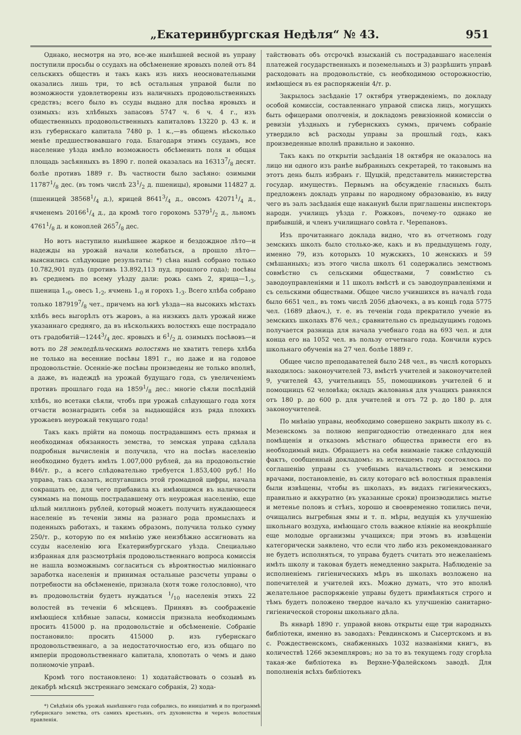„Екатеринбургская Недѣля“ № 43. 951
Однако, несмотря на это, все-же нынѣшней весной въ управу поступили просьбы о ссудахъ на обсѣменение яровыхъ полей отъ 84 сельскихъ обществъ и такъ какъ изъ нихъ неосновательными оказались лишь три, то всѣ остальныя управой были по возможности удовлетворены изъ наличныхъ продовольственныхъ средствъ; всего было въ ссуды выдано для посѣва яровыхъ и озимыхъ: изъ хлѣбныхъ запасовъ 5747 ч. 6 ч. 4 г., изъ общественныхъ продовольственныхъ капиталовъ 13220 р. 43 к. и изъ губернскаго капитала 7480 р. 1 к.,—въ общемъ нѣсколько менѣе предшествовавшаго года. Благодаря этимъ ссудамъ, все население уѣзда имѣло возможность обсѣменить поля и общая площадь засѣянныхъ въ 1890 г. полей оказалась на 163137/8 десят. болѣе противъ 1889 г. Въ частности было засѣяно: озимыми 117871/8 дес. (въ томъ числѣ 231/2 д. пшеницы), яровыми 114827 д. (пшеницей 385681/4 д.), ярицей 86413/4 д., овсомъ 420711/4 д., ячменемъ 201661/4 д., да кромѣ того горохомъ 53791/2 д., льномъ 47611/8 д. и коноплей 2657/8 дес.
Но вотъ наступило нынѣшнее жаркое и бездождное лѣто—и надежды на урожай начали колебаться, а прошло лѣто—выяснились слѣдующие результаты: *) сѣна нынѣ собрано только 10.782,901 пудъ (противъ 13.892,113 пуд. прошлого года); посѣвы въ среднемъ по всему уѣзду дали: рожь самъ 2, ярица—1,<sub>3</sub>, пшеница 1,<sub>0</sub>, овесъ 1,<sub>2</sub>, ячмень 1,<sub>0</sub> и горохъ 1,<sub>3</sub>. Всего хлѣба собрано только 1879197/8 чет., причемъ на югѣ уѣзда—на высокихъ мѣстахъ хлѣбъ весь выгорѣлъ отъ жаровъ, а на низкихъ далъ урожай ниже указаннаго средняго, да въ нѣсколькихъ волостяхъ еще пострадало отъ градобитій—12443/4 дес. яровыхъ и 61/2 д. озимыхъ посѣвовъ—и вотъ по 28 земледѣльческимъ волостямъ не хватитъ теперь хлѣба не только на весенние посѣвы 1891 г., но даже и на годовое продовольствіе. Осенніе-же посѣвы произведены не только вполнѣ, а даже, въ надеждѣ на урожай будущаго года, съ увеличеніемъ противъ прошлаго года на 18591/8 дес.: многіе сѣяли послѣдній хлѣбъ, но всетаки сѣяли, чтобъ при урожаѣ слѣдующаго года хотя отчасти вознаградить себя за выдающійся изъ ряда плохихъ урожаевъ неурожай текущаго года!
Такъ какъ прійти на помощь пострадавшимъ есть прямая и необходимая обязанность земства, то земская управа сдѣлала подробныя вычисленія и получила, что на посѣвъ населенію необходимо будетъ имѣть 1.007,000 рублей, да на продовольствіе 846/т. р., а всего слѣдовательно требуется 1.853,400 руб.! Но управа, такъ сказать, испугавшись этой громадной цифры, начала сокращать ее, для чего прибавила къ имѣющимся въ наличности суммамъ на помощь пострадавшему отъ неурожая населенію, еще цѣлый миллионъ рублей, который можетъ получить нуждающееся населеніе въ теченіи зимы на разнаго рода промыслахъ и поденныхъ работахъ, и такимъ образомъ, получила только сумму 250/т. р., которую по ея мнѣнію уже неизбѣжно ассигновать на ссуды населенію юга Екатеринбургскаго уѣзда. Специально избранная для разсмотрѣнія продовольственнаго вопроса комиссія не нашла возможнымъ согласиться съ вѣроятностью миліоннаго заработка населенія и принимая остальные разсчеты управы о потребности на обсѣмененіе, признала (хотя тоже голословно), что въ продовольствіи будетъ нуждаться 1/10 населенія этихъ 22 волостей въ теченіи 6 мѣсяцевъ. Принявъ въ соображеніе имѣющіеся хлѣбные запасы, комиссія признала необходимымъ просить 415000 р. на продовольствіе и обсѣмененіе. Собраніе постановило: просить 415000 р. изъ губернскаго продовольственнаго, а за недостаточностью его, изъ общаго по имперіи продовольственнаго капитала, хлопотать о чемъ и дано полномочіе управѣ.
Кромѣ того постановлено: 1) ходатайствовать о созывѣ въ декабрѣ мѣсяцѣ экстреннаго земскаго собранія, 2) хода-
*) Свѣдѣнія объ урожаѣ нынѣшняго года собрались, по иниціативѣ и по программѣ губернскаго земства, отъ самихъ крестьянъ, отъ духовенства и черезъ волостныя правленія.
тайствовать объ отсрочкѣ взысканій съ пострадавшаго населенія платежей государственныхъ и поземельныхъ и 3) разрѣшить управѣ расходовать на продовольствіе, съ необходимою осторожностію, имѣющіеся въ ея распоряженіи 4/т. р.
Закрылось засѣданіе 17 октября утвержденіемъ, по докладу особой комиссіи, составленнаго управой списка лицъ, могущихъ быть офицерами ополченія, и докладомъ ревизіонной комиссіи о ревизіи уѣздныхъ и губернскихъ суммъ, причемъ собраніе утвердило всѣ расходы управы за прошлый годъ, какъ произведенные вполнѣ правильно и законно.
Такъ какъ по открытіи засѣданія 18 октября не оказалось на лицо ни одного изъ ранѣе выбранныхъ секретарей, то таковымъ на этотъ день былъ избранъ г. Щуцкій, представитель министерства государ. имуществъ. Первымъ на обсужденіе гласныхъ былъ предложенъ докладъ управы по народному образованію, въ виду чего въ залъ засѣданія еще наканунѣ были приглашены инспекторъ народн. училищъ уѣзда г. Рожковъ, почему-то однако не прибывшій, и членъ училищнаго совѣта г. Черепановъ.
Изъ прочитаннаго доклада видно, что въ отчетномъ году земскихъ школъ было столько-же, какъ и въ предыдущемъ году, именно 79, изъ которыхъ 10 мужскихъ, 10 женскихъ и 59 смѣшанныхъ; изъ этого числа школъ 61 содержались земствомъ совмѣстно съ сельскими обществами, 7 совмѣстно съ заводоуправленіями и 11 школъ вмѣстѣ и съ заводоуправленіями и съ сельскими обществами. Общее число учившихся въ началѣ года было 6651 чел., въ томъ числѣ 2056 дѣвочекъ, а въ концѣ года 5775 чел. (1689 дѣвоч.), т. е. въ теченіи года прекратило ученіе въ земскихъ школахъ 876 чел.; сравнительно съ предыдущимъ годомъ получается разница для начала учебнаго года на 693 чел. и для конца его на 1052 чел. въ пользу отчетнаго года. Кончили курсъ школьнаго обученія на 27 чел. болѣе 1889 г.
Общее число преподавателей было 248 чел., въ числѣ которыхъ находилось: законоучителей 73, вмѣстѣ учителей и законоучителей 9, учителей 43, учительницъ 55, помощниковъ учителей 6 и помощницъ 62 человѣка; окладъ жалованья для учащихъ равнялся отъ 180 р. до 600 р. для учителей и отъ 72 р. до 180 р. для законоучителей.
По мнѣнію управы, необходимо совершено закрыть школу въ с. Мезенскомъ за полною непригодностію отведеннаго для нея помѣщенія и отказомъ мѣстнаго общества привести его въ необходимый видъ. Обращаетъ на себя вниманіе также слѣдующій фактъ, сообщенный докладомъ: въ истекшемъ году состоялось по соглашенію управы съ учебнымъ начальствомъ и земскими врачами, постановленіе, въ силу котораго всѣ волостныя правленія были извѣщены, чтобы въ школахъ, въ видахъ гигіеническихъ, правильно и аккуратно (въ указанные сроки) производились мытье и метенье половъ и стѣнъ, хорошо и своевременно топились печи, очищались выгребныя ямы и т. п. мѣры, ведущія къ улучшенію школьнаго воздуха, имѣющаго столь важное вліяніе на неокрѣпшіе еще молодые организмы учащихся; при этомъ въ извѣщеніи категорически заявлено, что если что либо изъ рекомендованнаго не будетъ исполняться, то управа будетъ считать это нежеланіемъ имѣть школу и таковая будетъ немедленно закрыта. Наблюденіе за исполненіемъ гигіеническихъ мѣръ въ школахъ возложено на попечителей и учителей ихъ. Можно думать, что это вполнѣ желательное распоряженіе управы будетъ примѣняться строго и тѣмъ будетъ положено твердое начало къ улучшенію санитарно-гигіенической стороны школьнаго дѣла.
Въ январѣ 1890 г. управой вновь открыты еще три народныхъ библіотеки, именно въ заводахъ: Ревдинскомъ и Сысертскомъ и въ с. Рождественскомъ, снабженныхъ 1032 названіями книгъ, въ количествѣ 1266 экземпляровъ; но за то въ текущемъ году сгорѣла такая-же библіотека въ Верхне-Уфалейскомъ заводѣ. Для пополненія всѣхъ библіотекъ